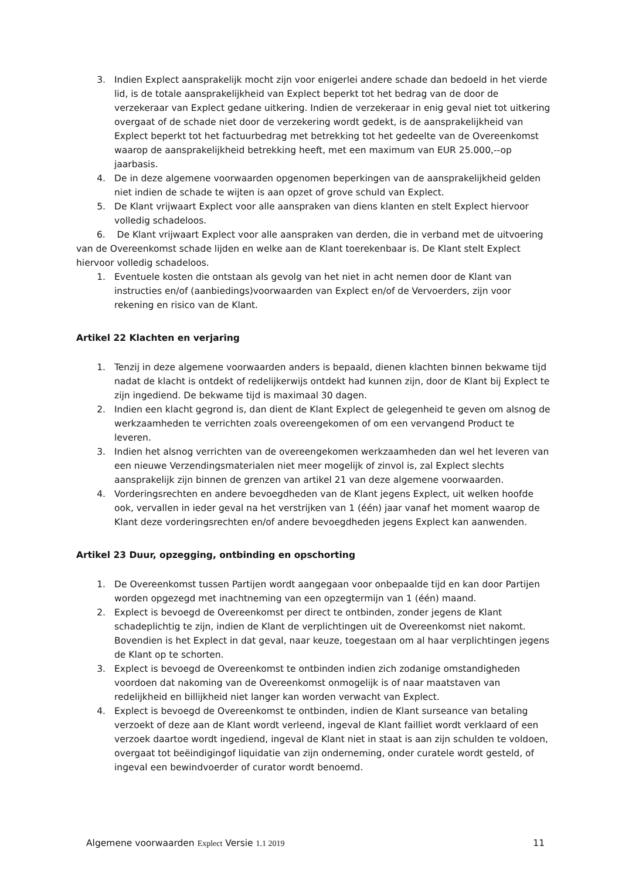3. Indien Explect aansprakelijk mocht zijn voor enigerlei andere schade dan bedoeld in het vierde lid, is de totale aansprakelijkheid van Explect beperkt tot het bedrag van de door de verzekeraar van Explect gedane uitkering. Indien de verzekeraar in enig geval niet tot uitkering overgaat of de schade niet door de verzekering wordt gedekt, is de aansprakelijkheid van Explect beperkt tot het factuurbedrag met betrekking tot het gedeelte van de Overeenkomst waarop de aansprakelijkheid betrekking heeft, met een maximum van EUR 25.000,--op jaarbasis.
4. De in deze algemene voorwaarden opgenomen beperkingen van de aansprakelijkheid gelden niet indien de schade te wijten is aan opzet of grove schuld van Explect.
5. De Klant vrijwaart Explect voor alle aanspraken van diens klanten en stelt Explect hiervoor volledig schadeloos.
6. De Klant vrijwaart Explect voor alle aanspraken van derden, die in verband met de uitvoering van de Overeenkomst schade lijden en welke aan de Klant toerekenbaar is. De Klant stelt Explect hiervoor volledig schadeloos.
1. Eventuele kosten die ontstaan als gevolg van het niet in acht nemen door de Klant van instructies en/of (aanbiedings)voorwaarden van Explect en/of de Vervoerders, zijn voor rekening en risico van de Klant.
Artikel 22 Klachten en verjaring
1. Tenzij in deze algemene voorwaarden anders is bepaald, dienen klachten binnen bekwame tijd nadat de klacht is ontdekt of redelijkerwijs ontdekt had kunnen zijn, door de Klant bij Explect te zijn ingediend. De bekwame tijd is maximaal 30 dagen.
2. Indien een klacht gegrond is, dan dient de Klant Explect de gelegenheid te geven om alsnog de werkzaamheden te verrichten zoals overeengekomen of om een vervangend Product te leveren.
3. Indien het alsnog verrichten van de overeengekomen werkzaamheden dan wel het leveren van een nieuwe Verzendingsmaterialen niet meer mogelijk of zinvol is, zal Explect slechts aansprakelijk zijn binnen de grenzen van artikel 21 van deze algemene voorwaarden.
4. Vorderingsrechten en andere bevoegdheden van de Klant jegens Explect, uit welken hoofde ook, vervallen in ieder geval na het verstrijken van 1 (één) jaar vanaf het moment waarop de Klant deze vorderingsrechten en/of andere bevoegdheden jegens Explect kan aanwenden.
Artikel 23 Duur, opzegging, ontbinding en opschorting
1. De Overeenkomst tussen Partijen wordt aangegaan voor onbepaalde tijd en kan door Partijen worden opgezegd met inachtneming van een opzegtermijn van 1 (één) maand.
2. Explect is bevoegd de Overeenkomst per direct te ontbinden, zonder jegens de Klant schadeplichtig te zijn, indien de Klant de verplichtingen uit de Overeenkomst niet nakomt. Bovendien is het Explect in dat geval, naar keuze, toegestaan om al haar verplichtingen jegens de Klant op te schorten.
3. Explect is bevoegd de Overeenkomst te ontbinden indien zich zodanige omstandigheden voordoen dat nakoming van de Overeenkomst onmogelijk is of naar maatstaven van redelijkheid en billijkheid niet langer kan worden verwacht van Explect.
4. Explect is bevoegd de Overeenkomst te ontbinden, indien de Klant surseance van betaling verzoekt of deze aan de Klant wordt verleend, ingeval de Klant failliet wordt verklaard of een verzoek daartoe wordt ingediend, ingeval de Klant niet in staat is aan zijn schulden te voldoen, overgaat tot beëindigingof liquidatie van zijn onderneming, onder curatele wordt gesteld, of ingeval een bewindvoerder of curator wordt benoemd.
Algemene voorwaarden Explect Versie 1.1 2019 11